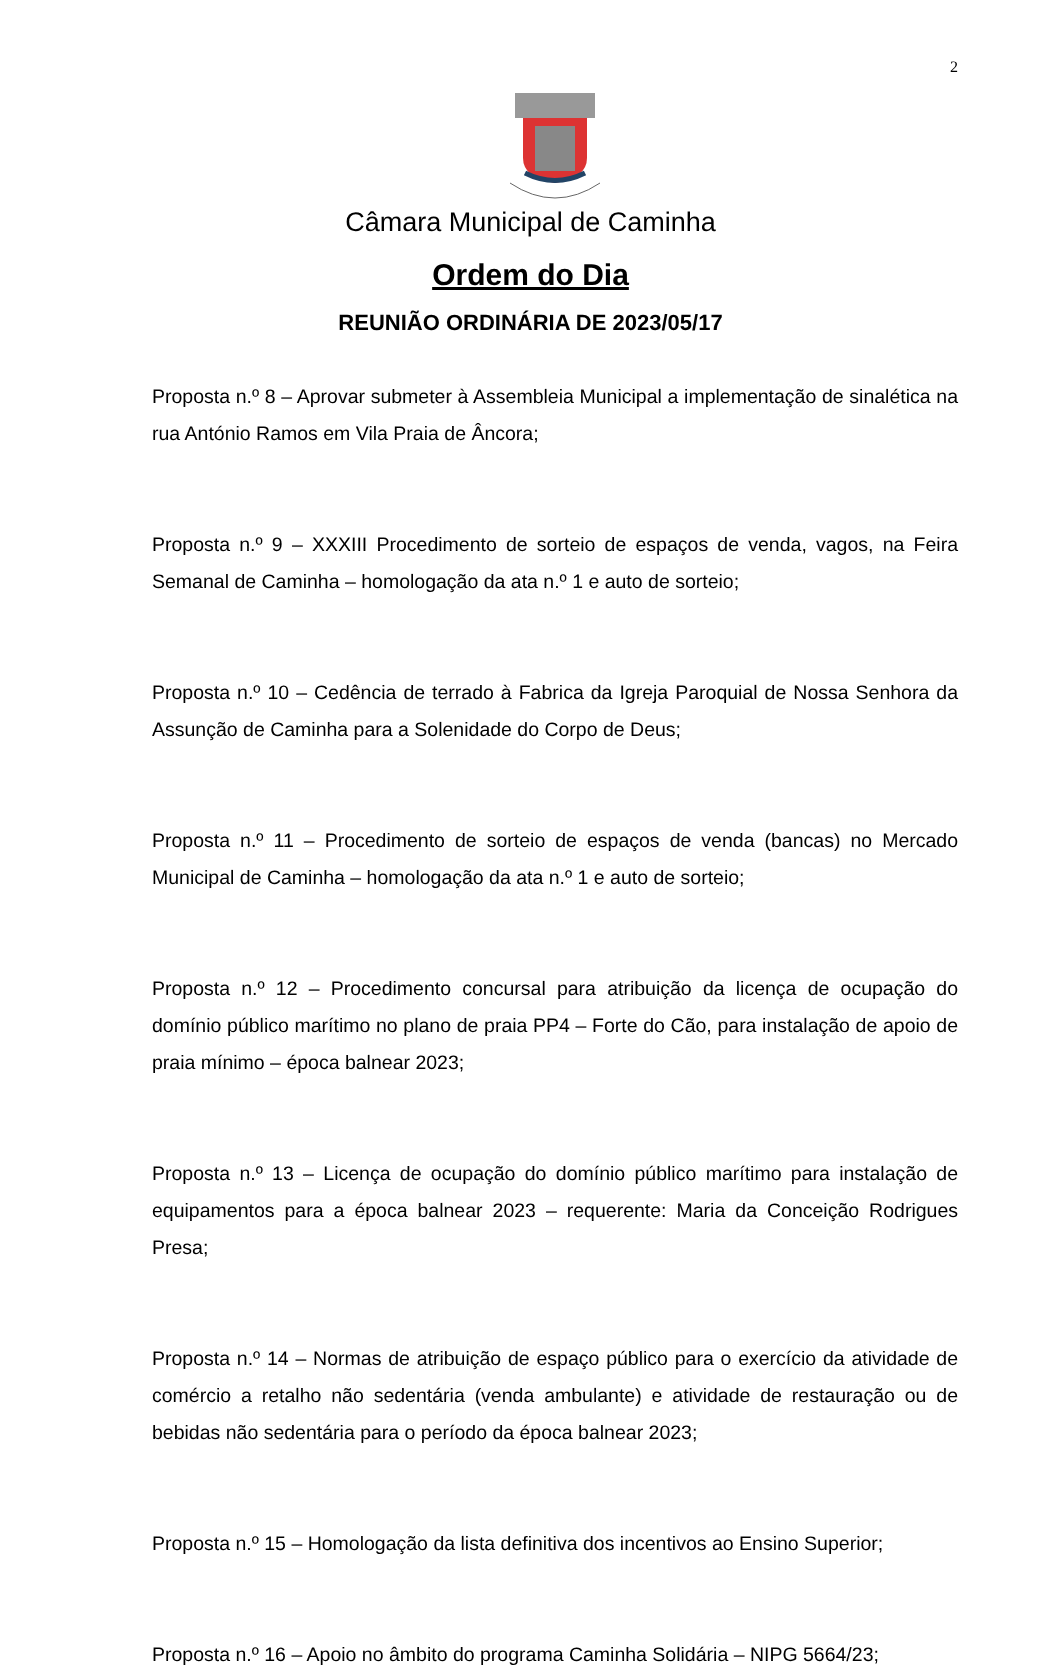2
Câmara Municipal de Caminha
Ordem do Dia
REUNIÃO ORDINÁRIA DE 2023/05/17
Proposta n.º 8 – Aprovar submeter à Assembleia Municipal a implementação de sinalética na rua António Ramos em Vila Praia de Âncora;
Proposta n.º 9 – XXXIII Procedimento de sorteio de espaços de venda, vagos, na Feira Semanal de Caminha – homologação da ata n.º 1 e auto de sorteio;
Proposta n.º 10 – Cedência de terrado à Fabrica da Igreja Paroquial de Nossa Senhora da Assunção de Caminha para a Solenidade do Corpo de Deus;
Proposta n.º 11 – Procedimento de sorteio de espaços de venda (bancas) no Mercado Municipal de Caminha – homologação da ata n.º 1 e auto de sorteio;
Proposta n.º 12 – Procedimento concursal para atribuição da licença de ocupação do domínio público marítimo no plano de praia PP4 – Forte do Cão, para instalação de apoio de praia mínimo – época balnear 2023;
Proposta n.º 13 – Licença de ocupação do domínio público marítimo para instalação de equipamentos para a época balnear 2023 – requerente: Maria da Conceição Rodrigues Presa;
Proposta n.º 14 – Normas de atribuição de espaço público para o exercício da atividade de comércio a retalho não sedentária (venda ambulante) e atividade de restauração ou de bebidas não sedentária para o período da época balnear 2023;
Proposta n.º 15 – Homologação da lista definitiva dos incentivos ao Ensino Superior;
Proposta n.º 16 – Apoio no âmbito do programa Caminha Solidária – NIPG 5664/23;